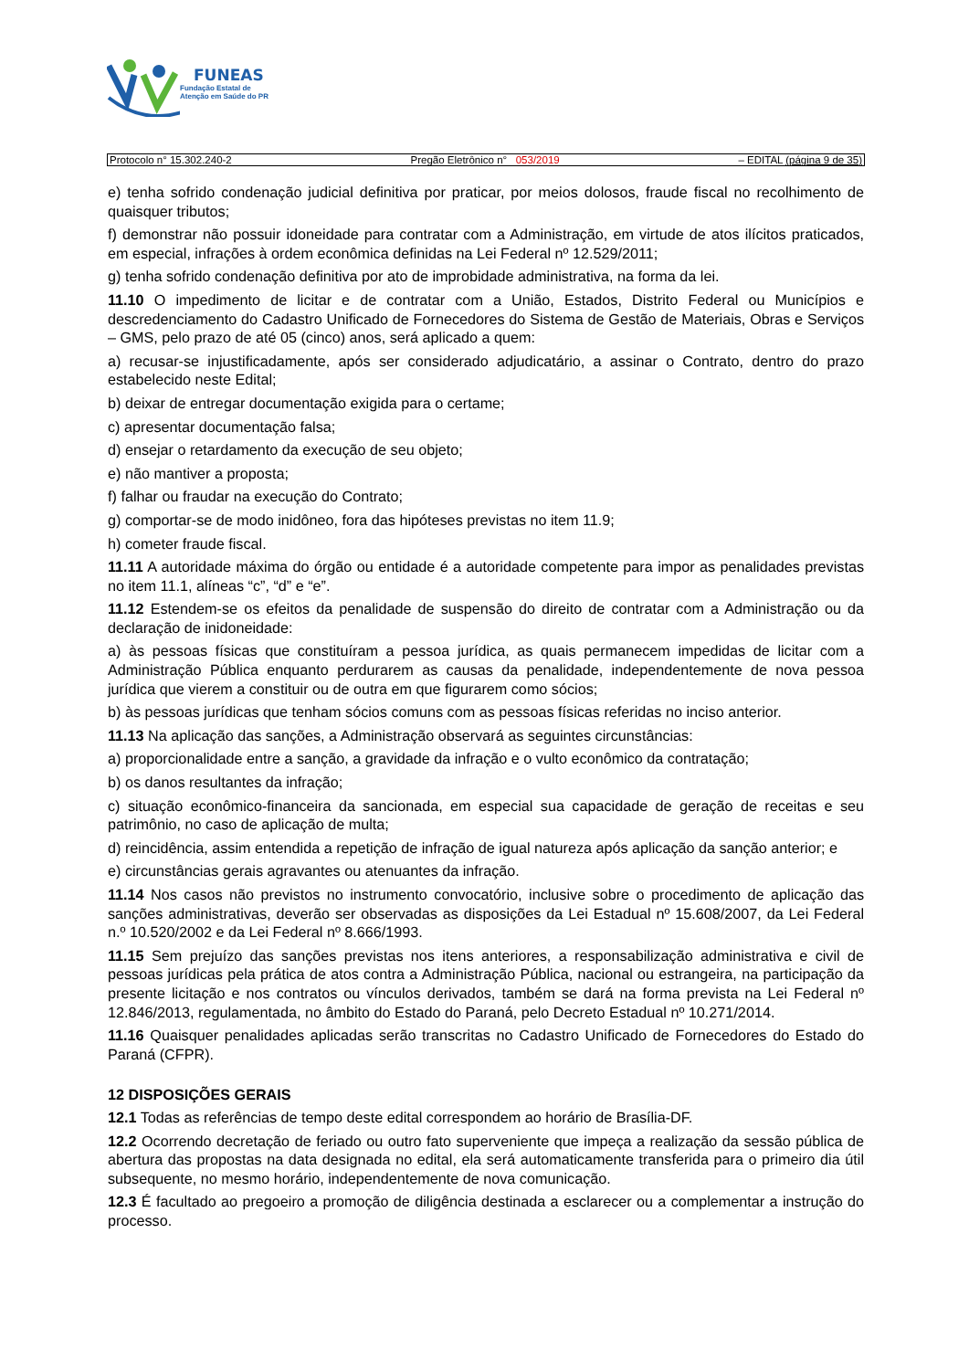FUNEAS
Fundação Estatal de
Atenção em Saúde do PR
Protocolo n° 15.302.240-2 Pregão Eletrônico n° 053/2019 – EDITAL (página 9 de 35)
e) tenha sofrido condenação judicial definitiva por praticar, por meios dolosos, fraude fiscal no recolhimento de quaisquer tributos;
f) demonstrar não possuir idoneidade para contratar com a Administração, em virtude de atos ilícitos praticados, em especial, infrações à ordem econômica definidas na Lei Federal nº 12.529/2011;
g) tenha sofrido condenação definitiva por ato de improbidade administrativa, na forma da lei.
11.10 O impedimento de licitar e de contratar com a União, Estados, Distrito Federal ou Municípios e descredenciamento do Cadastro Unificado de Fornecedores do Sistema de Gestão de Materiais, Obras e Serviços – GMS, pelo prazo de até 05 (cinco) anos, será aplicado a quem:
a) recusar-se injustificadamente, após ser considerado adjudicatário, a assinar o Contrato, dentro do prazo estabelecido neste Edital;
b) deixar de entregar documentação exigida para o certame;
c) apresentar documentação falsa;
d) ensejar o retardamento da execução de seu objeto;
e) não mantiver a proposta;
f) falhar ou fraudar na execução do Contrato;
g) comportar-se de modo inidôneo, fora das hipóteses previstas no item 11.9;
h) cometer fraude fiscal.
11.11 A autoridade máxima do órgão ou entidade é a autoridade competente para impor as penalidades previstas no item 11.1, alíneas “c”, “d” e “e”.
11.12 Estendem-se os efeitos da penalidade de suspensão do direito de contratar com a Administração ou da declaração de inidoneidade:
a) às pessoas físicas que constituíram a pessoa jurídica, as quais permanecem impedidas de licitar com a Administração Pública enquanto perdurarem as causas da penalidade, independentemente de nova pessoa jurídica que vierem a constituir ou de outra em que figurarem como sócios;
b) às pessoas jurídicas que tenham sócios comuns com as pessoas físicas referidas no inciso anterior.
11.13 Na aplicação das sanções, a Administração observará as seguintes circunstâncias:
a) proporcionalidade entre a sanção, a gravidade da infração e o vulto econômico da contratação;
b) os danos resultantes da infração;
c) situação econômico-financeira da sancionada, em especial sua capacidade de geração de receitas e seu patrimônio, no caso de aplicação de multa;
d) reincidência, assim entendida a repetição de infração de igual natureza após aplicação da sanção anterior; e
e) circunstâncias gerais agravantes ou atenuantes da infração.
11.14 Nos casos não previstos no instrumento convocatório, inclusive sobre o procedimento de aplicação das sanções administrativas, deverão ser observadas as disposições da Lei Estadual nº 15.608/2007, da Lei Federal n.º 10.520/2002 e da Lei Federal nº 8.666/1993.
11.15 Sem prejuízo das sanções previstas nos itens anteriores, a responsabilização administrativa e civil de pessoas jurídicas pela prática de atos contra a Administração Pública, nacional ou estrangeira, na participação da presente licitação e nos contratos ou vínculos derivados, também se dará na forma prevista na Lei Federal nº 12.846/2013, regulamentada, no âmbito do Estado do Paraná, pelo Decreto Estadual nº 10.271/2014.
11.16 Quaisquer penalidades aplicadas serão transcritas no Cadastro Unificado de Fornecedores do Estado do Paraná (CFPR).
12 DISPOSIÇÕES GERAIS
12.1 Todas as referências de tempo deste edital correspondem ao horário de Brasília-DF.
12.2 Ocorrendo decretação de feriado ou outro fato superveniente que impeça a realização da sessão pública de abertura das propostas na data designada no edital, ela será automaticamente transferida para o primeiro dia útil subsequente, no mesmo horário, independentemente de nova comunicação.
12.3 É facultado ao pregoeiro a promoção de diligência destinada a esclarecer ou a complementar a instrução do processo.